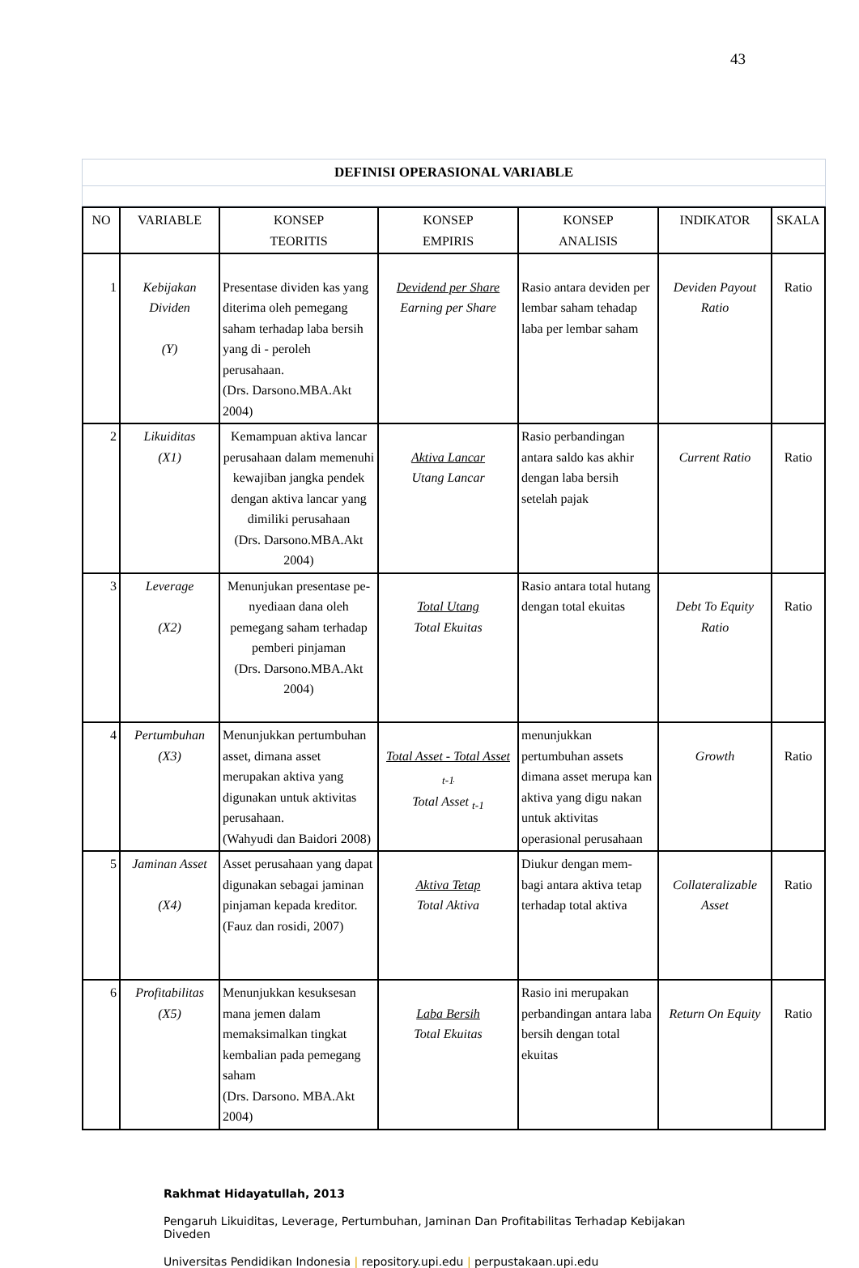43
DEFINISI OPERASIONAL VARIABLE
| NO | VARIABLE | KONSEP TEORITIS | KONSEP EMPIRIS | KONSEP ANALISIS | INDIKATOR | SKALA |
| --- | --- | --- | --- | --- | --- | --- |
| 1 | Kebijakan Dividen (Y) | Presentase dividen kas yang diterima oleh pemegang saham terhadap laba bersih yang di - peroleh perusahaan. (Drs. Darsono.MBA.Akt 2004) | Devidend per Share Earning per Share | Rasio antara deviden per lembar saham tehadap laba per lembar saham | Deviden Payout Ratio | Ratio |
| 2 | Likuiditas (X1) | Kemampuan aktiva lancar perusahaan dalam memenuhi kewajiban jangka pendek dengan aktiva lancar yang dimiliki perusahaan (Drs. Darsono.MBA.Akt 2004) | Aktiva Lancar Utang Lancar | Rasio perbandingan antara saldo kas akhir dengan laba bersih setelah pajak | Current Ratio | Ratio |
| 3 | Leverage (X2) | Menunjukan presentase pe- nyediaan dana oleh pemegang saham terhadap pemberi pinjaman (Drs. Darsono.MBA.Akt 2004) | Total Utang Total Ekuitas | Rasio antara total hutang dengan total ekuitas | Debt To Equity Ratio | Ratio |
| 4 | Pertumbuhan (X3) | Menunjukkan pertumbuhan asset, dimana asset merupakan aktiva yang digunakan untuk aktivitas perusahaan. (Wahyudi dan Baidori 2008) | Total Asset - Total Asset <sub>t-1</sub> Total Asset <sub>t-1</sub> | menunjukkan pertumbuhan assets dimana asset merupa kan aktiva yang digu nakan untuk aktivitas operasional perusahaan | Growth | Ratio |
| 5 | Jaminan Asset (X4) | Asset perusahaan yang dapat digunakan sebagai jaminan pinjaman kepada kreditor. (Fauz dan rosidi, 2007) | Aktiva Tetap Total Aktiva | Diukur dengan mem- bagi antara aktiva tetap terhadap total aktiva | Collateralizable Asset | Ratio |
| 6 | Profitabilitas (X5) | Menunjukkan kesuksesan mana jemen dalam memaksimalkan tingkat kembalian pada pemegang saham (Drs. Darsono. MBA.Akt 2004) | Laba Bersih Total Ekuitas | Rasio ini merupakan perbandingan antara laba bersih dengan total ekuitas | Return On Equity | Ratio |
Rakhmat Hidayatullah, 2013
Pengaruh Likuiditas, Leverage, Pertumbuhan, Jaminan Dan Profitabilitas Terhadap Kebijakan Diveden
Universitas Pendidikan Indonesia | repository.upi.edu | perpustakaan.upi.edu